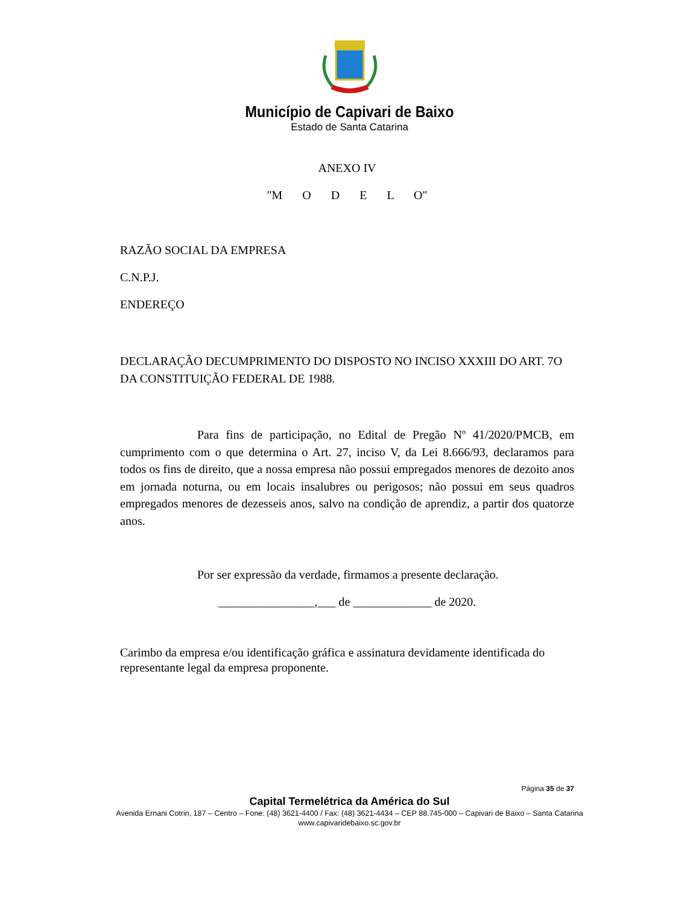Município de Capivari de Baixo
Estado de Santa Catarina
ANEXO IV
"M O D E L O"
RAZÃO SOCIAL DA EMPRESA
C.N.P.J.
ENDEREÇO
DECLARAÇÃO DECUMPRIMENTO DO DISPOSTO NO INCISO XXXIII DO ART. 7O DA CONSTITUIÇÃO FEDERAL DE 1988.
Para fins de participação, no Edital de Pregão Nº 41/2020/PMCB, em cumprimento com o que determina o Art. 27, inciso V, da Lei 8.666/93, declaramos para todos os fins de direito, que a nossa empresa não possui empregados menores de dezoito anos em jornada noturna, ou em locais insalubres ou perigosos; não possui em seus quadros empregados menores de dezesseis anos, salvo na condição de aprendiz, a partir dos quatorze anos.
Por ser expressão da verdade, firmamos a presente declaração.
________________,___ de _____________ de 2020.
Carimbo da empresa e/ou identificação gráfica e assinatura devidamente identificada do representante legal da empresa proponente.
Página 35 de 37
Capital Termelétrica da América do Sul
Avenida Ernani Cotrin, 187 – Centro – Fone: (48) 3621-4400 / Fax: (48) 3621-4434 – CEP 88.745-000 – Capivari de Baixo – Santa Catarina
www.capivaridebaixo.sc.gov.br